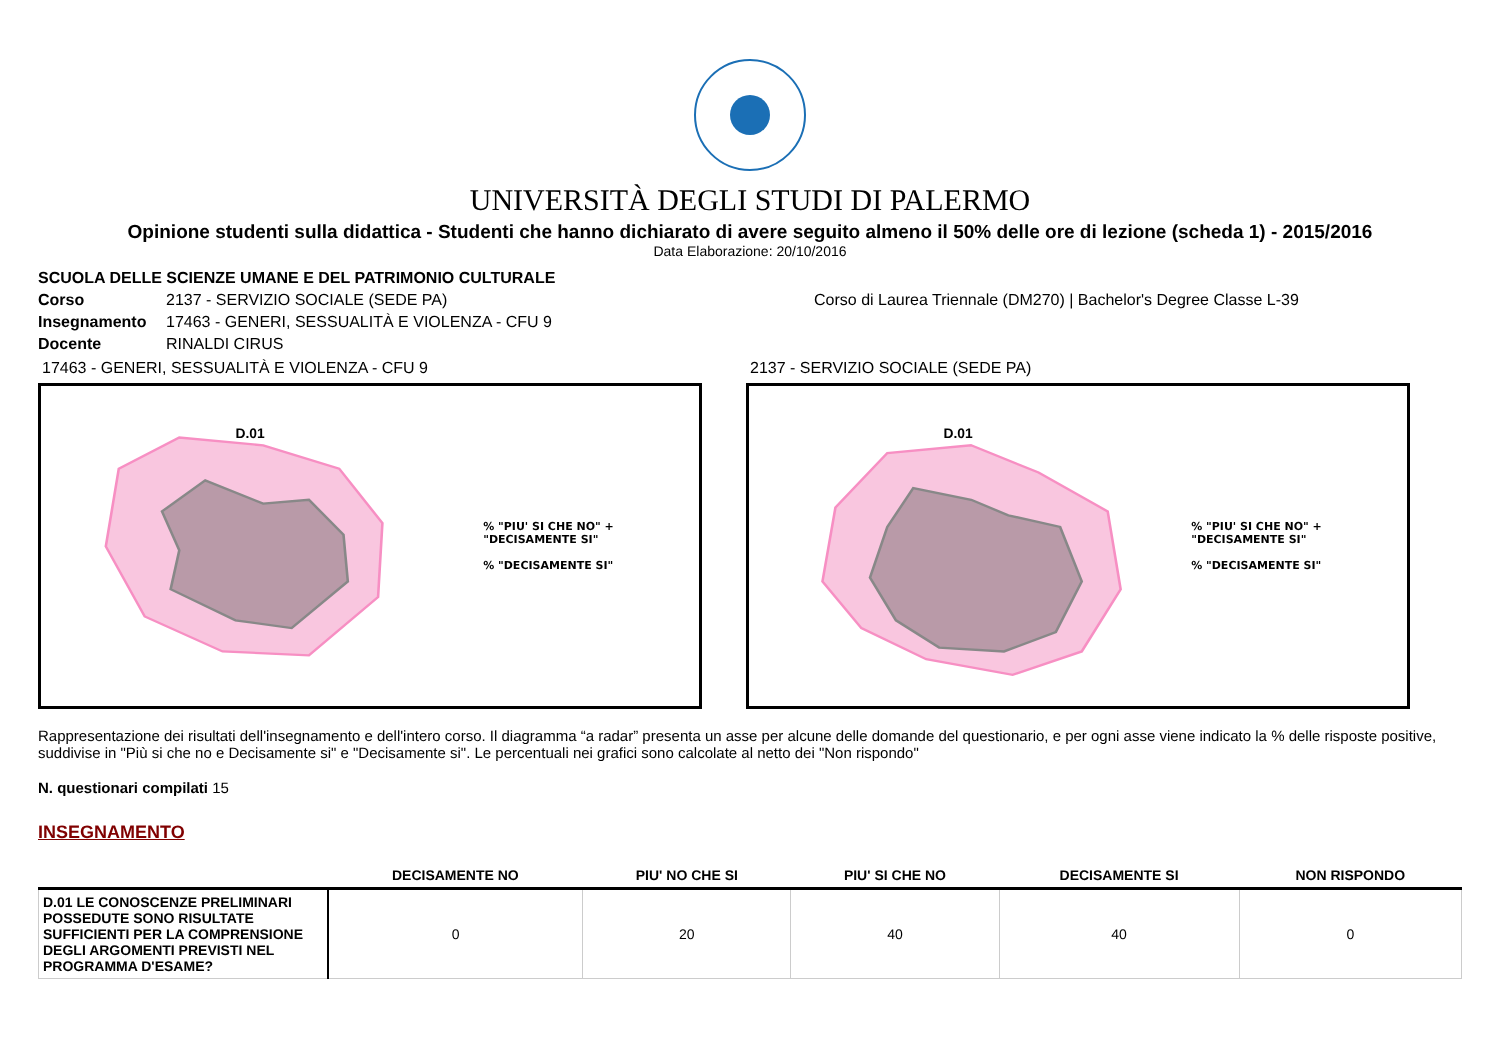UNIVERSITÀ DEGLI STUDI DI PALERMO
Opinione studenti sulla didattica - Studenti che hanno dichiarato di avere seguito almeno il 50% delle ore di lezione (scheda 1) - 2015/2016
Data Elaborazione: 20/10/2016
SCUOLA DELLE SCIENZE UMANE E DEL PATRIMONIO CULTURALE
Corso 2137 - SERVIZIO SOCIALE (SEDE PA) Corso di Laurea Triennale (DM270) | Bachelor's Degree Classe L-39
Insegnamento 17463 - GENERI, SESSUALITÀ E VIOLENZA - CFU 9
Docente RINALDI CIRUS
17463 - GENERI, SESSUALITÀ E VIOLENZA - CFU 9
D.01
% "PIU' SI CHE NO" + "DECISAMENTE SI"
% "DECISAMENTE SI"
2137 - SERVIZIO SOCIALE (SEDE PA)
D.01
% "PIU' SI CHE NO" + "DECISAMENTE SI"
% "DECISAMENTE SI"
Rappresentazione dei risultati dell'insegnamento e dell'intero corso. Il diagramma “a radar” presenta un asse per alcune delle domande del questionario, e per ogni asse viene indicato la % delle risposte positive, suddivise in "Più si che no e Decisamente si" e "Decisamente si". Le percentuali nei grafici sono calcolate al netto dei "Non rispondo"
N. questionari compilati 15
INSEGNAMENTO
| | DECISAMENTE NO | PIU' NO CHE SI | PIU' SI CHE NO | DECISAMENTE SI | NON RISPONDO |
| --- | --- | --- | --- | --- | --- |
| D.01 LE CONOSCENZE PRELIMINARI POSSEDUTE SONO RISULTATE SUFFICIENTI PER LA COMPRENSIONE DEGLI ARGOMENTI PREVISTI NEL PROGRAMMA D'ESAME? | 0 | 20 | 40 | 40 | 0 |